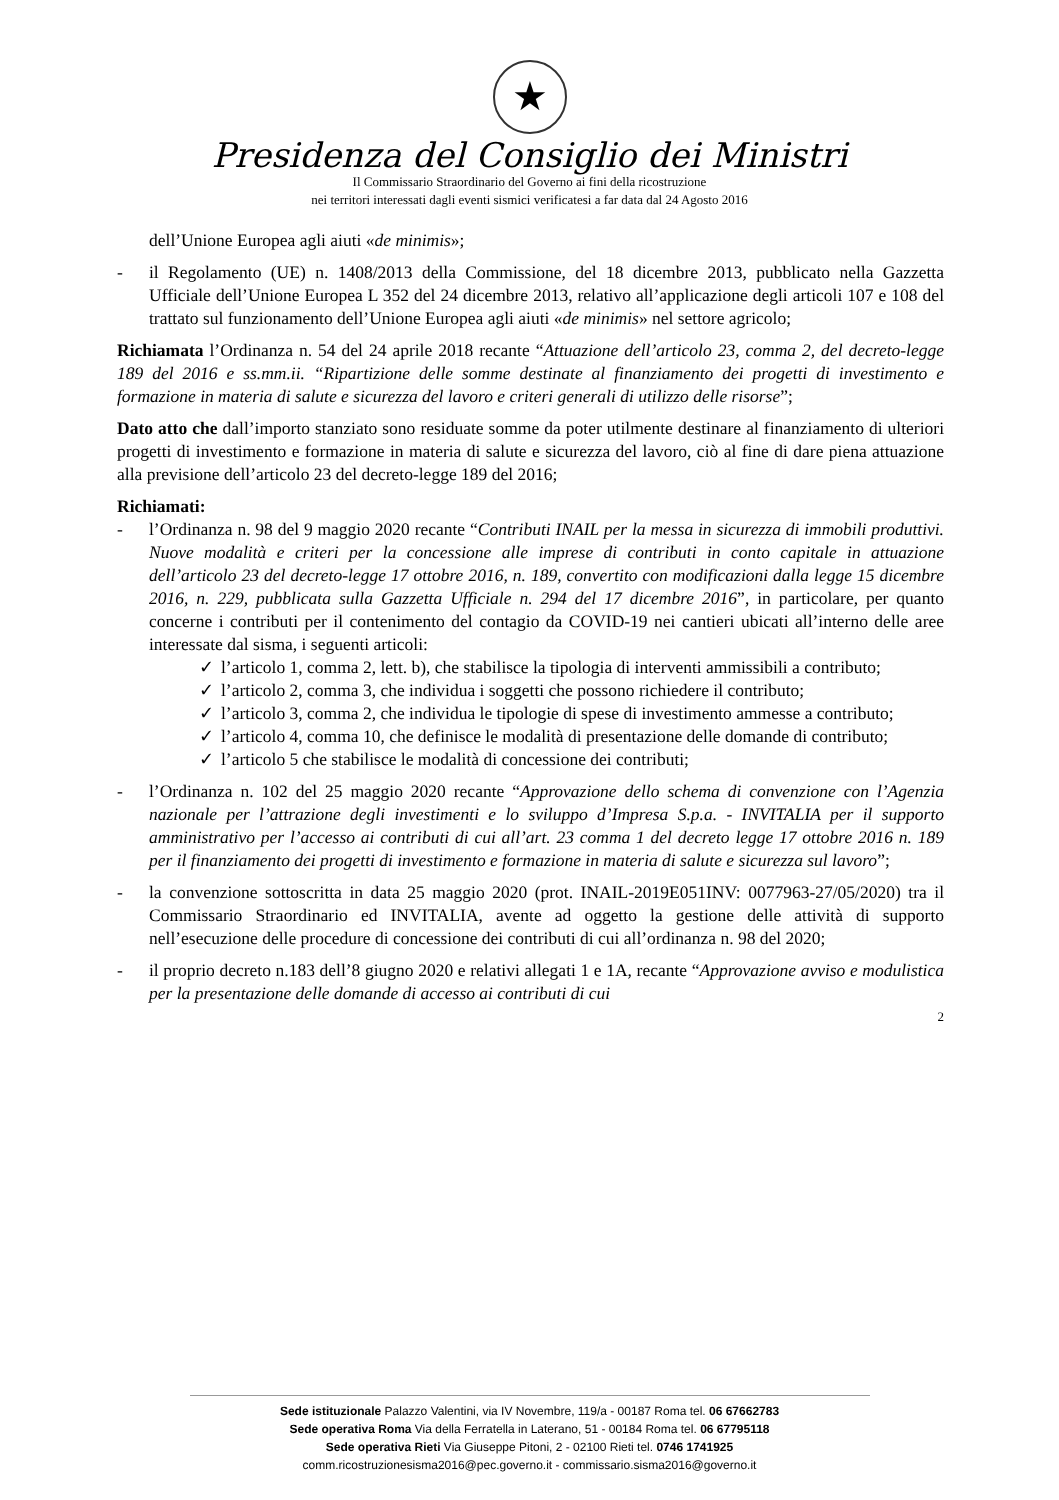★
Presidenza del Consiglio dei Ministri
Il Commissario Straordinario del Governo ai fini della ricostruzione
nei territori interessati dagli eventi sismici verificatesi a far data dal 24 Agosto 2016
dell’Unione Europea agli aiuti «de minimis»;
- il Regolamento (UE) n. 1408/2013 della Commissione, del 18 dicembre 2013, pubblicato nella Gazzetta Ufficiale dell’Unione Europea L 352 del 24 dicembre 2013, relativo all’applicazione degli articoli 107 e 108 del trattato sul funzionamento dell’Unione Europea agli aiuti «de minimis» nel settore agricolo;
Richiamata l’Ordinanza n. 54 del 24 aprile 2018 recante “Attuazione dell’articolo 23, comma 2, del decreto-legge 189 del 2016 e ss.mm.ii. “Ripartizione delle somme destinate al finanziamento dei progetti di investimento e formazione in materia di salute e sicurezza del lavoro e criteri generali di utilizzo delle risorse”;
Dato atto che dall’importo stanziato sono residuate somme da poter utilmente destinare al finanziamento di ulteriori progetti di investimento e formazione in materia di salute e sicurezza del lavoro, ciò al fine di dare piena attuazione alla previsione dell’articolo 23 del decreto-legge 189 del 2016;
Richiamati:
- l’Ordinanza n. 98 del 9 maggio 2020 recante “Contributi INAIL per la messa in sicurezza di immobili produttivi. Nuove modalità e criteri per la concessione alle imprese di contributi in conto capitale in attuazione dell’articolo 23 del decreto-legge 17 ottobre 2016, n. 189, convertito con modificazioni dalla legge 15 dicembre 2016, n. 229, pubblicata sulla Gazzetta Ufficiale n. 294 del 17 dicembre 2016”, in particolare, per quanto concerne i contributi per il contenimento del contagio da COVID-19 nei cantieri ubicati all’interno delle aree interessate dal sisma, i seguenti articoli:
✓ l’articolo 1, comma 2, lett. b), che stabilisce la tipologia di interventi ammissibili a contributo;
✓ l’articolo 2, comma 3, che individua i soggetti che possono richiedere il contributo;
✓ l’articolo 3, comma 2, che individua le tipologie di spese di investimento ammesse a contributo;
✓ l’articolo 4, comma 10, che definisce le modalità di presentazione delle domande di contributo;
✓ l’articolo 5 che stabilisce le modalità di concessione dei contributi;
- l’Ordinanza n. 102 del 25 maggio 2020 recante “Approvazione dello schema di convenzione con l’Agenzia nazionale per l’attrazione degli investimenti e lo sviluppo d’Impresa S.p.a. - INVITALIA per il supporto amministrativo per l’accesso ai contributi di cui all’art. 23 comma 1 del decreto legge 17 ottobre 2016 n. 189 per il finanziamento dei progetti di investimento e formazione in materia di salute e sicurezza sul lavoro”;
- la convenzione sottoscritta in data 25 maggio 2020 (prot. INAIL-2019E051INV: 0077963-27/05/2020) tra il Commissario Straordinario ed INVITALIA, avente ad oggetto la gestione delle attività di supporto nell’esecuzione delle procedure di concessione dei contributi di cui all’ordinanza n. 98 del 2020;
- il proprio decreto n.183 dell’8 giugno 2020 e relativi allegati 1 e 1A, recante “Approvazione avviso e modulistica per la presentazione delle domande di accesso ai contributi di cui
2
Sede istituzionale Palazzo Valentini, via IV Novembre, 119/a - 00187 Roma tel. 06 67662783
Sede operativa Roma Via della Ferratella in Laterano, 51 - 00184 Roma tel. 06 67795118
Sede operativa Rieti Via Giuseppe Pitoni, 2 - 02100 Rieti tel. 0746 1741925
comm.ricostruzionesisma2016@pec.governo.it - commissario.sisma2016@governo.it